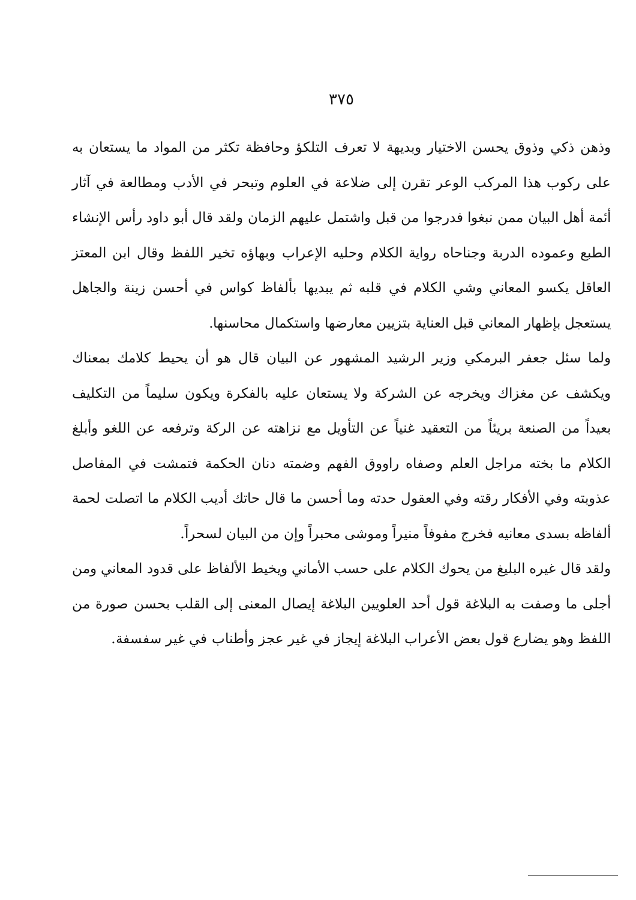٣٧٥
وذهن ذكي وذوق يحسن الاختيار وبديهة لا تعرف التلكؤ وحافظة تكثر من المواد ما يستعان به على ركوب هذا المركب الوعر تقرن إلى ضلاعة في العلوم وتبحر في الأدب ومطالعة في آثار أئمة أهل البيان ممن نبغوا فدرجوا من قبل واشتمل عليهم الزمان ولقد قال أبو داود رأس الإنشاء الطبع وعموده الدربة وجناحاه رواية الكلام وحليه الإعراب وبهاؤه تخير اللفظ وقال ابن المعتز العاقل يكسو المعاني وشي الكلام في قلبه ثم يبديها بألفاظ كواس في أحسن زينة والجاهل يستعجل بإظهار المعاني قبل العناية بتزيين معارضها واستكمال محاسنها.
ولما سئل جعفر البرمكي وزير الرشيد المشهور عن البيان قال هو أن يحيط كلامك بمعناك ويكشف عن مغزاك ويخرجه عن الشركة ولا يستعان عليه بالفكرة ويكون سليماً من التكليف بعيداً من الصنعة بريئاً من التعقيد غنياً عن التأويل مع نزاهته عن الركة وترفعه عن اللغو وأبلغ الكلام ما بخته مراجل العلم وصفاه راووق الفهم وضمته دنان الحكمة فتمشت في المفاصل عذوبته وفي الأفكار رقته وفي العقول حدته وما أحسن ما قال حاتك أديب الكلام ما اتصلت لحمة ألفاظه بسدى معانيه فخرج مفوفاً منيراً وموشى محبراً وإن من البيان لسحراً.
ولقد قال غيره البليغ من يحوك الكلام على حسب الأماني ويخيط الألفاظ على قدود المعاني ومن أجلى ما وصفت به البلاغة قول أحد العلويين البلاغة إيصال المعنى إلى القلب بحسن صورة من اللفظ وهو يضارع قول بعض الأعراب البلاغة إيجاز في غير عجز وأطناب في غير سفسفة.